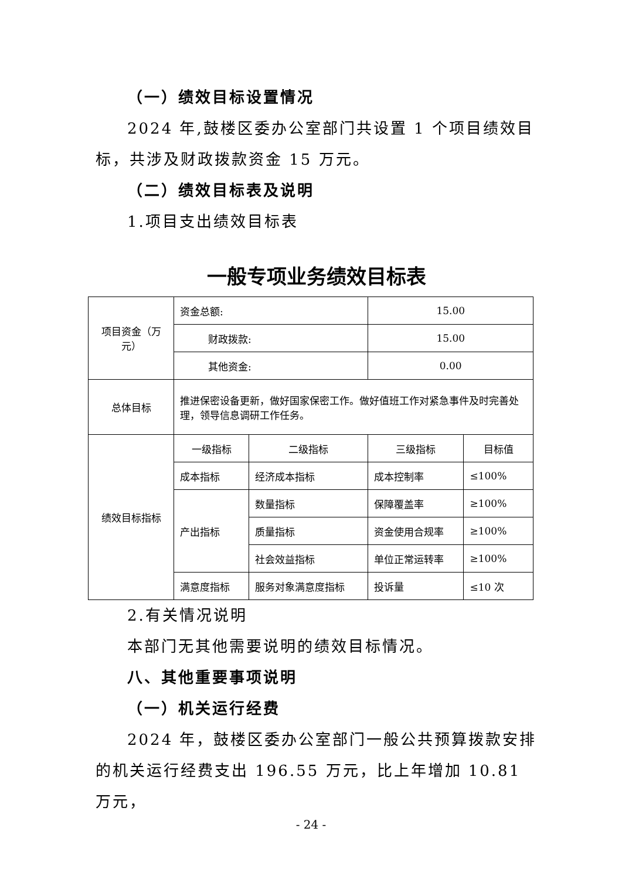（一）绩效目标设置情况
2024 年,鼓楼区委办公室部门共设置 1 个项目绩效目标，共涉及财政拨款资金 15 万元。
（二）绩效目标表及说明
1.项目支出绩效目标表
一般专项业务绩效目标表
| 项目资金（万元） | 资金总额: | | 15.00 | |
| | 财政拨款: | | 15.00 | |
| | 其他资金: | | 0.00 | |
| 总体目标 | 推进保密设备更新，做好国家保密工作。做好值班工作对紧急事件及时完善处理，领导信息调研工作任务。 | | | |
| 绩效目标指标 | 一级指标 | 二级指标 | 三级指标 | 目标值 |
| | 成本指标 | 经济成本指标 | 成本控制率 | ≤100% |
| | 产出指标 | 数量指标 | 保障覆盖率 | ≥100% |
| | | 质量指标 | 资金使用合规率 | ≥100% |
| | | 社会效益指标 | 单位正常运转率 | ≥100% |
| | 满意度指标 | 服务对象满意度指标 | 投诉量 | ≤10 次 |
2.有关情况说明
本部门无其他需要说明的绩效目标情况。
八、其他重要事项说明
（一）机关运行经费
2024 年，鼓楼区委办公室部门一般公共预算拨款安排的机关运行经费支出 196.55 万元，比上年增加 10.81 万元，
- 24 -